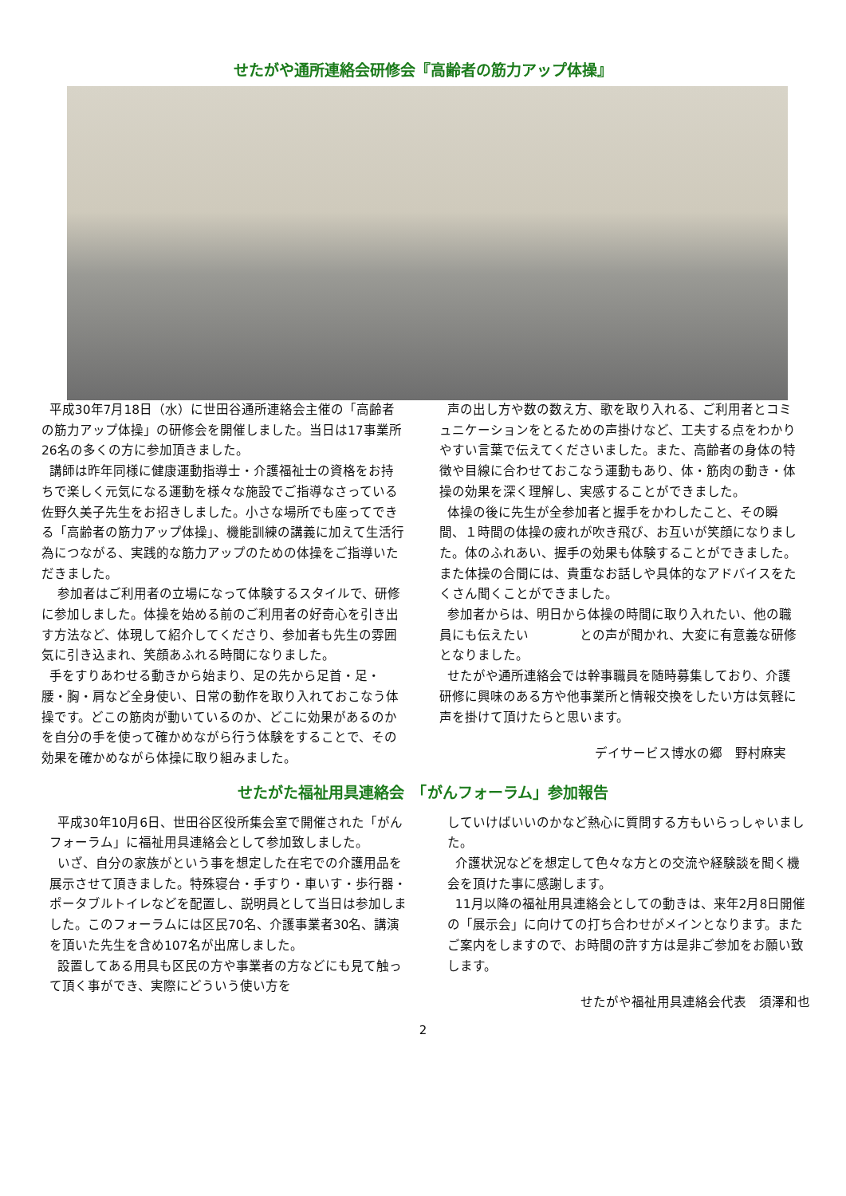せたがや通所連絡会研修会『高齢者の筋力アップ体操』
平成30年7月18日（水）に世田谷通所連絡会主催の「高齢者の筋力アップ体操」の研修会を開催しました。当日は17事業所26名の多くの方に参加頂きました。
講師は昨年同様に健康運動指導士・介護福祉士の資格をお持ちで楽しく元気になる運動を様々な施設でご指導なさっている佐野久美子先生をお招きしました。小さな場所でも座ってできる「高齢者の筋力アップ体操」、機能訓練の講義に加えて生活行為につながる、実践的な筋力アップのための体操をご指導いただきました。
参加者はご利用者の立場になって体験するスタイルで、研修に参加しました。体操を始める前のご利用者の好奇心を引き出す方法など、体現して紹介してくださり、参加者も先生の雰囲気に引き込まれ、笑顔あふれる時間になりました。
手をすりあわせる動きから始まり、足の先から足首・足・腰・胸・肩など全身使い、日常の動作を取り入れておこなう体操です。どこの筋肉が動いているのか、どこに効果があるのかを自分の手を使って確かめながら行う体験をすることで、その効果を確かめながら体操に取り組みました。
声の出し方や数の数え方、歌を取り入れる、ご利用者とコミュニケーションをとるための声掛けなど、工夫する点をわかりやすい言葉で伝えてくださいました。また、高齢者の身体の特徴や目線に合わせておこなう運動もあり、体・筋肉の動き・体操の効果を深く理解し、実感することができました。
体操の後に先生が全参加者と握手をかわしたこと、その瞬間、１時間の体操の疲れが吹き飛び、お互いが笑顔になりました。体のふれあい、握手の効果も体験することができました。また体操の合間には、貴重なお話しや具体的なアドバイスをたくさん聞くことができました。
参加者からは、明日から体操の時間に取り入れたい、他の職員にも伝えたい　　　　との声が聞かれ、大変に有意義な研修となりました。
せたがや通所連絡会では幹事職員を随時募集しており、介護研修に興味のある方や他事業所と情報交換をしたい方は気軽に声を掛けて頂けたらと思います。
デイサービス博水の郷　野村麻実
せたがた福祉用具連絡会　「がんフォーラム」参加報告
平成30年10月6日、世田谷区役所集会室で開催された「がんフォーラム」に福祉用具連絡会として参加致しました。
いざ、自分の家族がという事を想定した在宅での介護用品を展示させて頂きました。特殊寝台・手すり・車いす・歩行器・ポータブルトイレなどを配置し、説明員として当日は参加しました。このフォーラムには区民70名、介護事業者30名、講演を頂いた先生を含め107名が出席しました。
設置してある用具も区民の方や事業者の方などにも見て触って頂く事ができ、実際にどういう使い方を
していけばいいのかなど熱心に質問する方もいらっしゃいました。
介護状況などを想定して色々な方との交流や経験談を聞く機会を頂けた事に感謝します。
11月以降の福祉用具連絡会としての動きは、来年2月8日開催の「展示会」に向けての打ち合わせがメインとなります。またご案内をしますので、お時間の許す方は是非ご参加をお願い致します。
せたがや福祉用具連絡会代表　須澤和也
2